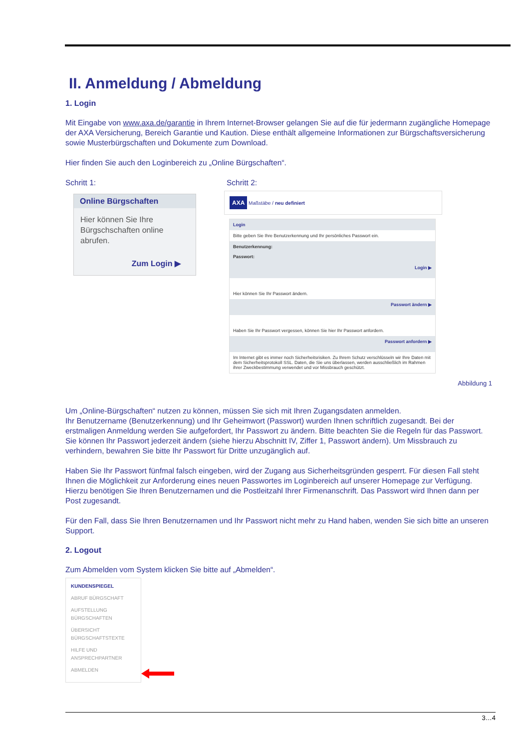II. Anmeldung / Abmeldung
1. Login
Mit Eingabe von www.axa.de/garantie in Ihrem Internet-Browser gelangen Sie auf die für jedermann zugängliche Homepage der AXA Versicherung, Bereich Garantie und Kaution. Diese enthält allgemeine Informationen zur Bürgschaftsversicherung sowie Musterbürgschaften und Dokumente zum Download.
Hier finden Sie auch den Loginbereich zu „Online Bürgschaften“.
Schritt 1:
Online Bürgschaften
Hier können Sie Ihre Bürgschschaften online abrufen.
Zum Login ▶
Schritt 2:
AXA Maßstäbe / neu definiert
Login
Bitte geben Sie Ihre Benutzerkennung und Ihr persönliches Passwort ein.
Benutzerkennung:
Passwort:
Login ▶
Hier können Sie Ihr Passwort ändern.
Passwort ändern ▶
Haben Sie Ihr Passwort vergessen, können Sie hier Ihr Passwort anfordern.
Passwort anfordern ▶
Im Internet gibt es immer noch Sicherheitsrisiken. Zu Ihrem Schutz verschlüsseln wir Ihre Daten mit dem Sicherheitsprotokoll SSL. Daten, die Sie uns überlassen, werden ausschließlich im Rahmen ihrer Zweckbestimmung verwendet und vor Missbrauch geschützt.
Abbildung 1
Um „Online-Bürgschaften“ nutzen zu können, müssen Sie sich mit Ihren Zugangsdaten anmelden.
Ihr Benutzername (Benutzerkennung) und Ihr Geheimwort (Passwort) wurden Ihnen schriftlich zugesandt. Bei der erstmaligen Anmeldung werden Sie aufgefordert, Ihr Passwort zu ändern. Bitte beachten Sie die Regeln für das Passwort. Sie können Ihr Passwort jederzeit ändern (siehe hierzu Abschnitt IV, Ziffer 1, Passwort ändern). Um Missbrauch zu verhindern, bewahren Sie bitte Ihr Passwort für Dritte unzugänglich auf.
Haben Sie Ihr Passwort fünfmal falsch eingeben, wird der Zugang aus Sicherheitsgründen gesperrt. Für diesen Fall steht Ihnen die Möglichkeit zur Anforderung eines neuen Passwortes im Loginbereich auf unserer Homepage zur Verfügung. Hierzu benötigen Sie Ihren Benutzernamen und die Postleitzahl Ihrer Firmenanschrift. Das Passwort wird Ihnen dann per Post zugesandt.
Für den Fall, dass Sie Ihren Benutzernamen und Ihr Passwort nicht mehr zu Hand haben, wenden Sie sich bitte an unseren Support.
2. Logout
Zum Abmelden vom System klicken Sie bitte auf „Abmelden“.
KUNDENSPIEGEL
ABRUF BÜRGSCHAFT
AUFSTELLUNG BÜRGSCHAFTEN
ÜBERSICHT BÜRGSCHAFTSTEXTE
HILFE UND ANSPRECHPARTNER
ABMELDEN
3…4